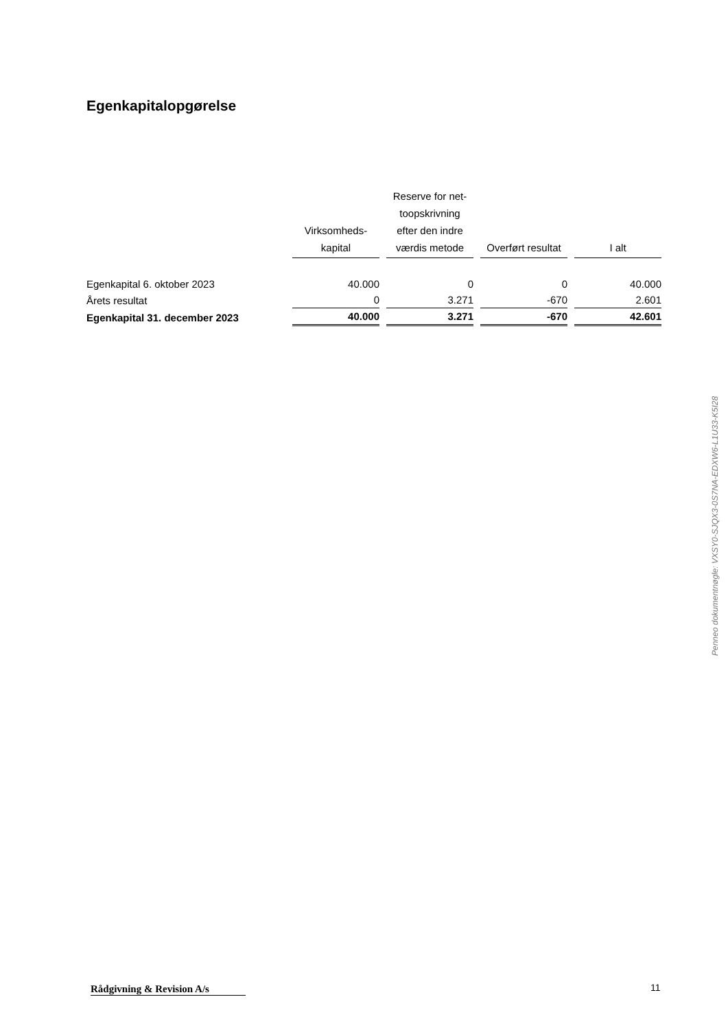Egenkapitalopgørelse
| | Virksomheds- kapital | Reserve for net- toopskrivning efter den indre værdis metode | Overført resultat | I alt |
| --- | --- | --- | --- | --- |
| Egenkapital 6. oktober 2023 | 40.000 | 0 | 0 | 40.000 |
| Årets resultat | 0 | 3.271 | -670 | 2.601 |
| Egenkapital 31. december 2023 | 40.000 | 3.271 | -670 | 42.601 |
Penneo dokumentnøgle: VXSY0-SJQX3-0S7NA-EDXW6-L1U33-K5I28
Rådgivning & Revision A/s 11